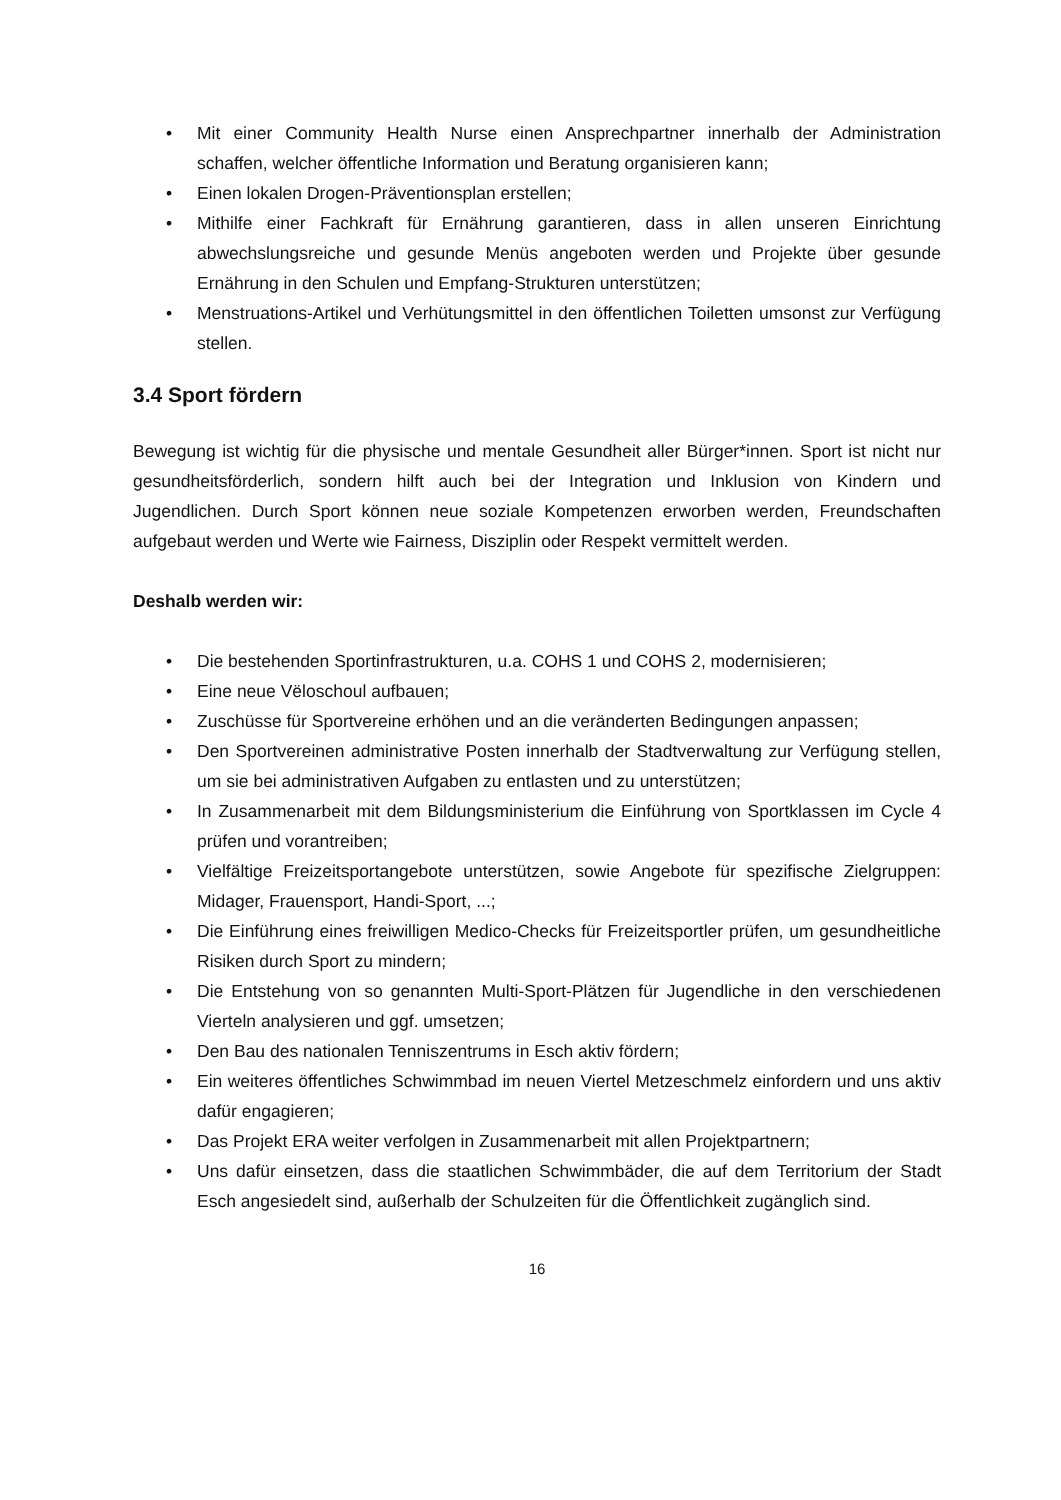• Mit einer Community Health Nurse einen Ansprechpartner innerhalb der Administration schaffen, welcher öffentliche Information und Beratung organisieren kann;
• Einen lokalen Drogen-Präventionsplan erstellen;
• Mithilfe einer Fachkraft für Ernährung garantieren, dass in allen unseren Einrichtung abwechslungsreiche und gesunde Menüs angeboten werden und Projekte über gesunde Ernährung in den Schulen und Empfang-Strukturen unterstützen;
• Menstruations-Artikel und Verhütungsmittel in den öffentlichen Toiletten umsonst zur Verfügung stellen.
3.4 Sport fördern
Bewegung ist wichtig für die physische und mentale Gesundheit aller Bürger*innen. Sport ist nicht nur gesundheitsförderlich, sondern hilft auch bei der Integration und Inklusion von Kindern und Jugendlichen. Durch Sport können neue soziale Kompetenzen erworben werden, Freundschaften aufgebaut werden und Werte wie Fairness, Disziplin oder Respekt vermittelt werden.
Deshalb werden wir:
• Die bestehenden Sportinfrastrukturen, u.a. COHS 1 und COHS 2, modernisieren;
• Eine neue Vëloschoul aufbauen;
• Zuschüsse für Sportvereine erhöhen und an die veränderten Bedingungen anpassen;
• Den Sportvereinen administrative Posten innerhalb der Stadtverwaltung zur Verfügung stellen, um sie bei administrativen Aufgaben zu entlasten und zu unterstützen;
• In Zusammenarbeit mit dem Bildungsministerium die Einführung von Sportklassen im Cycle 4 prüfen und vorantreiben;
• Vielfältige Freizeitsportangebote unterstützen, sowie Angebote für spezifische Zielgruppen: Midager, Frauensport, Handi-Sport, ...;
• Die Einführung eines freiwilligen Medico-Checks für Freizeitsportler prüfen, um gesundheitliche Risiken durch Sport zu mindern;
• Die Entstehung von so genannten Multi-Sport-Plätzen für Jugendliche in den verschiedenen Vierteln analysieren und ggf. umsetzen;
• Den Bau des nationalen Tenniszentrums in Esch aktiv fördern;
• Ein weiteres öffentliches Schwimmbad im neuen Viertel Metzeschmelz einfordern und uns aktiv dafür engagieren;
• Das Projekt ERA weiter verfolgen in Zusammenarbeit mit allen Projektpartnern;
• Uns dafür einsetzen, dass die staatlichen Schwimmbäder, die auf dem Territorium der Stadt Esch angesiedelt sind, außerhalb der Schulzeiten für die Öffentlichkeit zugänglich sind.
16